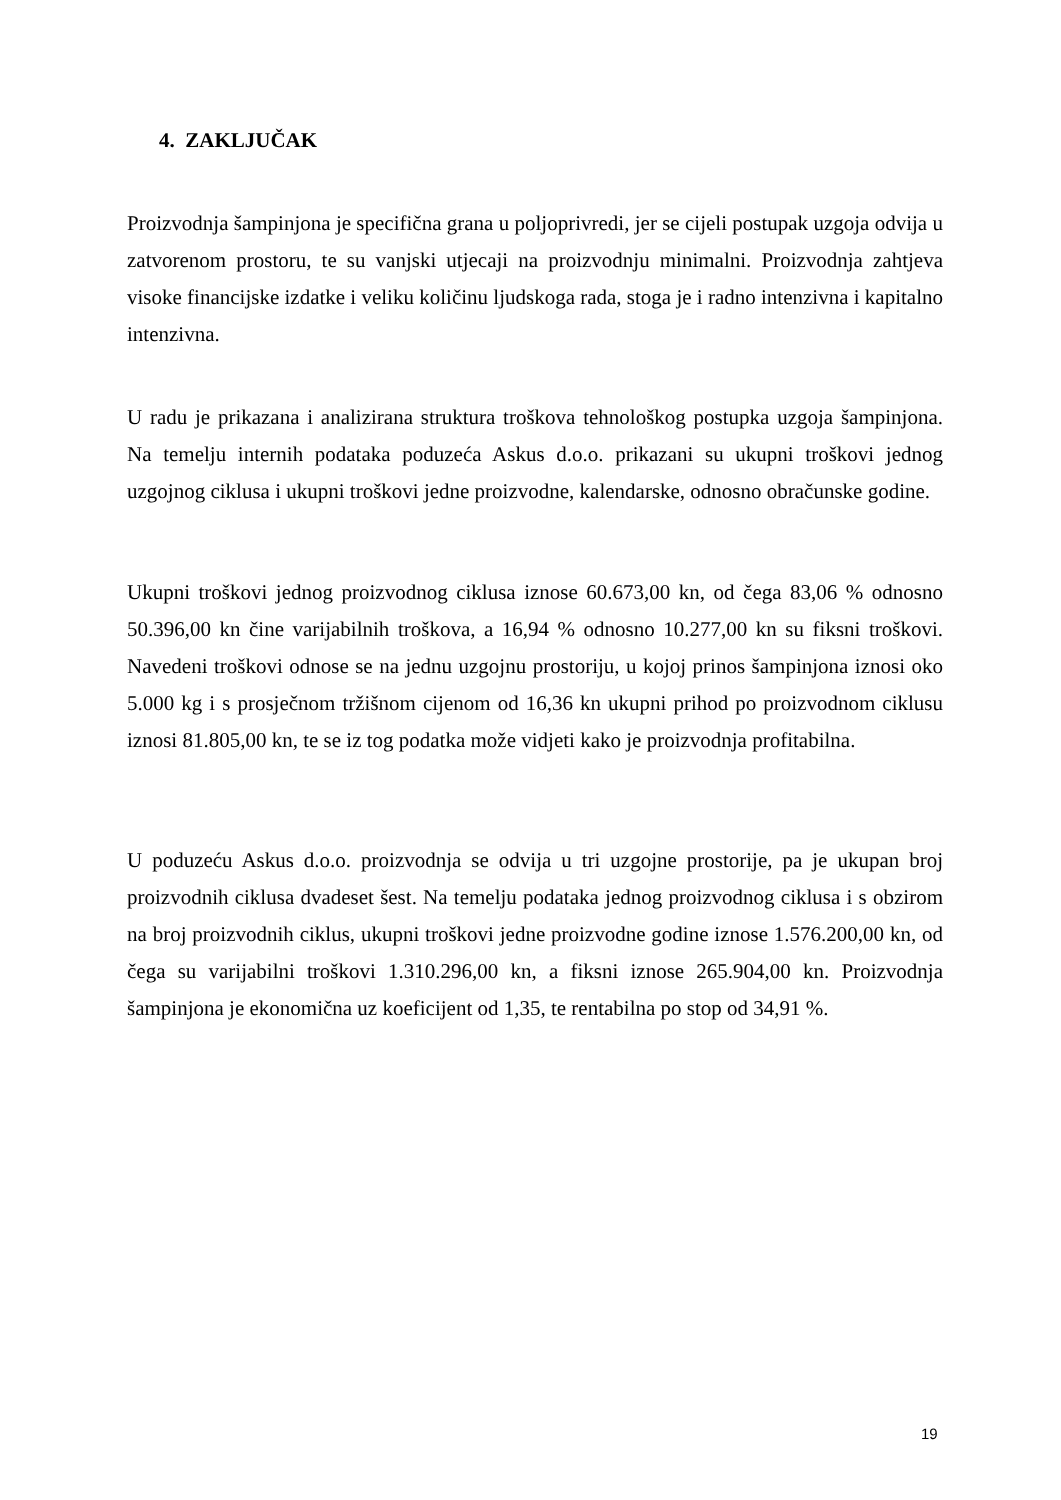4. ZAKLJUČAK
Proizvodnja šampinjona je specifična grana u poljoprivredi, jer se cijeli postupak uzgoja odvija u zatvorenom prostoru, te su vanjski utjecaji na proizvodnju minimalni. Proizvodnja zahtjeva visoke financijske izdatke i veliku količinu ljudskoga rada, stoga je i radno intenzivna i kapitalno intenzivna.
U radu je prikazana i analizirana struktura troškova tehnološkog postupka uzgoja šampinjona. Na temelju internih podataka poduzeća Askus d.o.o. prikazani su ukupni troškovi jednog uzgojnog ciklusa i ukupni troškovi jedne proizvodne, kalendarske, odnosno obračunske godine.
Ukupni troškovi jednog proizvodnog ciklusa iznose 60.673,00 kn, od čega 83,06 % odnosno 50.396,00 kn čine varijabilnih troškova, a 16,94 % odnosno 10.277,00 kn su fiksni troškovi. Navedeni troškovi odnose se na jednu uzgojnu prostoriju, u kojoj prinos šampinjona iznosi oko 5.000 kg i s prosječnom tržišnom cijenom od 16,36 kn ukupni prihod po proizvodnom ciklusu iznosi 81.805,00 kn, te se iz tog podatka može vidjeti kako je proizvodnja profitabilna.
U poduzeću Askus d.o.o. proizvodnja se odvija u tri uzgojne prostorije, pa je ukupan broj proizvodnih ciklusa dvadeset šest. Na temelju podataka jednog proizvodnog ciklusa i s obzirom na broj proizvodnih ciklus, ukupni troškovi jedne proizvodne godine iznose 1.576.200,00 kn, od čega su varijabilni troškovi 1.310.296,00 kn, a fiksni iznose 265.904,00 kn. Proizvodnja šampinjona je ekonomična uz koeficijent od 1,35, te rentabilna po stop od 34,91 %.
19